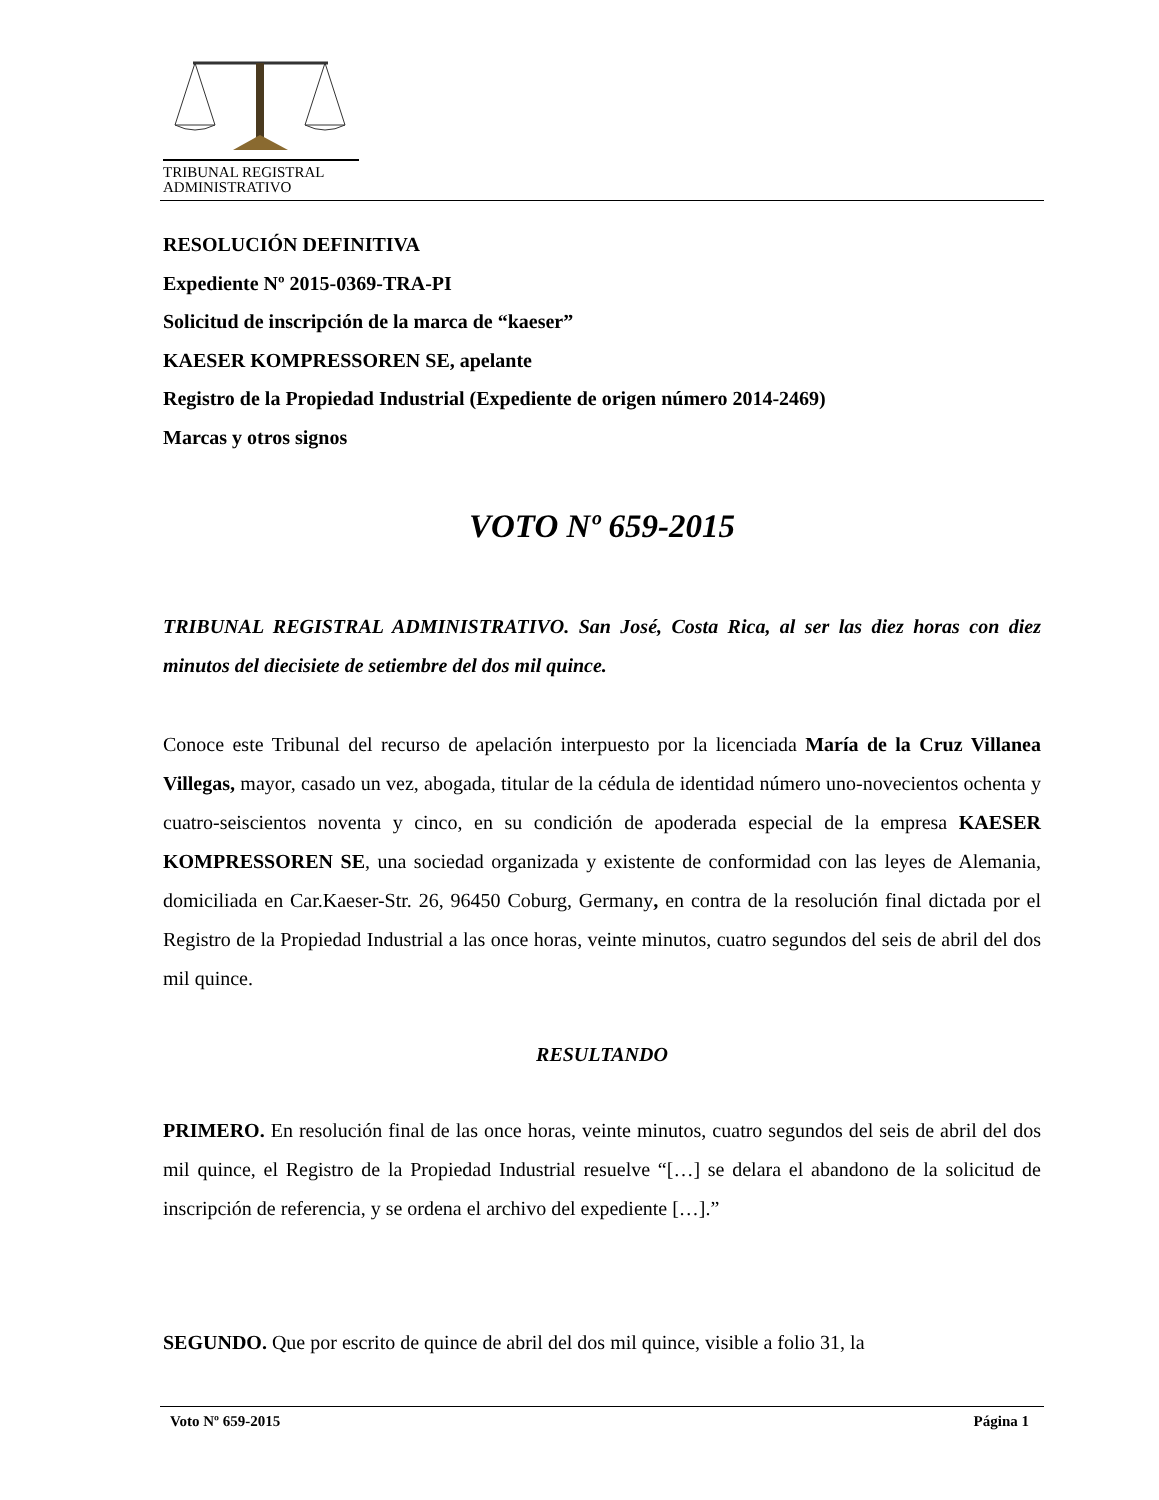TRIBUNAL REGISTRAL
ADMINISTRATIVO
RESOLUCIÓN DEFINITIVA
Expediente Nº 2015-0369-TRA-PI
Solicitud de inscripción de la marca de “kaeser”
KAESER KOMPRESSOREN SE, apelante
Registro de la Propiedad Industrial (Expediente de origen número 2014-2469)
Marcas y otros signos
VOTO Nº 659-2015
TRIBUNAL REGISTRAL ADMINISTRATIVO. San José, Costa Rica, al ser las diez horas con diez minutos del diecisiete de setiembre del dos mil quince.
Conoce este Tribunal del recurso de apelación interpuesto por la licenciada María de la Cruz Villanea Villegas, mayor, casado un vez, abogada, titular de la cédula de identidad número uno-novecientos ochenta y cuatro-seiscientos noventa y cinco, en su condición de apoderada especial de la empresa KAESER KOMPRESSOREN SE, una sociedad organizada y existente de conformidad con las leyes de Alemania, domiciliada en Car.Kaeser-Str. 26, 96450 Coburg, Germany, en contra de la resolución final dictada por el Registro de la Propiedad Industrial a las once horas, veinte minutos, cuatro segundos del seis de abril del dos mil quince.
RESULTANDO
PRIMERO. En resolución final de las once horas, veinte minutos, cuatro segundos del seis de abril del dos mil quince, el Registro de la Propiedad Industrial resuelve “[…] se delara el abandono de la solicitud de inscripción de referencia, y se ordena el archivo del expediente […].”
SEGUNDO. Que por escrito de quince de abril del dos mil quince, visible a folio 31, la
Voto Nº 659-2015 Página 1